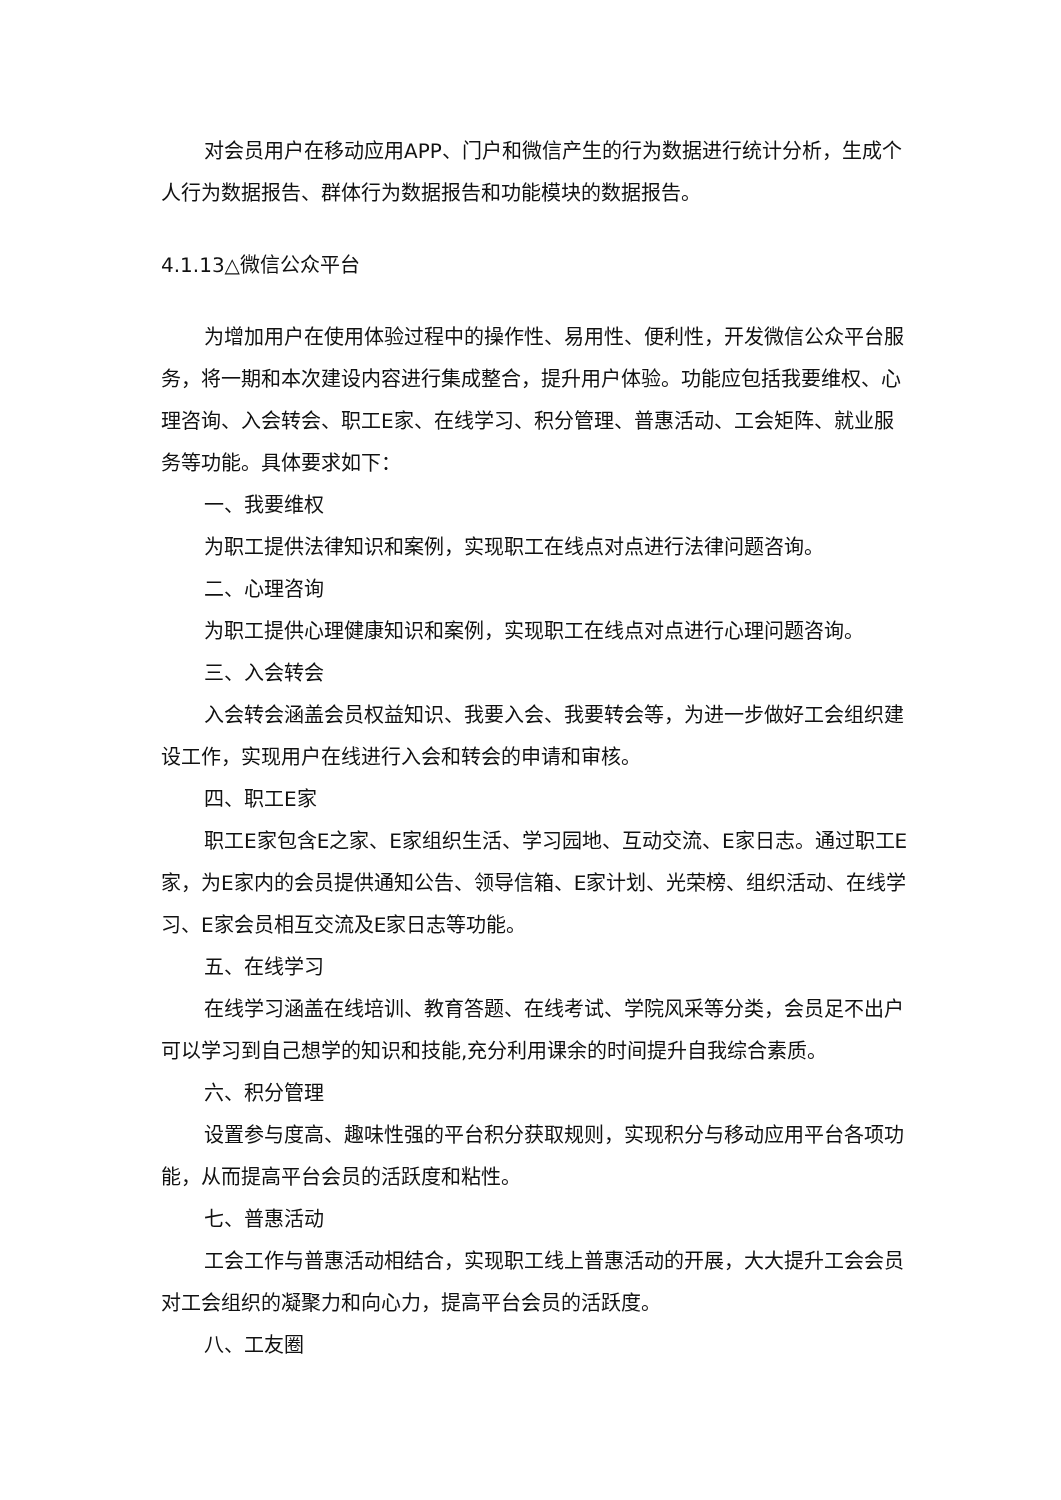对会员用户在移动应用APP、门户和微信产生的行为数据进行统计分析，生成个人行为数据报告、群体行为数据报告和功能模块的数据报告。
4.1.13△微信公众平台
为增加用户在使用体验过程中的操作性、易用性、便利性，开发微信公众平台服务，将一期和本次建设内容进行集成整合，提升用户体验。功能应包括我要维权、心理咨询、入会转会、职工E家、在线学习、积分管理、普惠活动、工会矩阵、就业服务等功能。具体要求如下：
一、我要维权
为职工提供法律知识和案例，实现职工在线点对点进行法律问题咨询。
二、心理咨询
为职工提供心理健康知识和案例，实现职工在线点对点进行心理问题咨询。
三、入会转会
入会转会涵盖会员权益知识、我要入会、我要转会等，为进一步做好工会组织建设工作，实现用户在线进行入会和转会的申请和审核。
四、职工E家
职工E家包含E之家、E家组织生活、学习园地、互动交流、E家日志。通过职工E家，为E家内的会员提供通知公告、领导信箱、E家计划、光荣榜、组织活动、在线学习、E家会员相互交流及E家日志等功能。
五、在线学习
在线学习涵盖在线培训、教育答题、在线考试、学院风采等分类，会员足不出户可以学习到自己想学的知识和技能,充分利用课余的时间提升自我综合素质。
六、积分管理
设置参与度高、趣味性强的平台积分获取规则，实现积分与移动应用平台各项功能，从而提高平台会员的活跃度和粘性。
七、普惠活动
工会工作与普惠活动相结合，实现职工线上普惠活动的开展，大大提升工会会员对工会组织的凝聚力和向心力，提高平台会员的活跃度。
八、工友圈